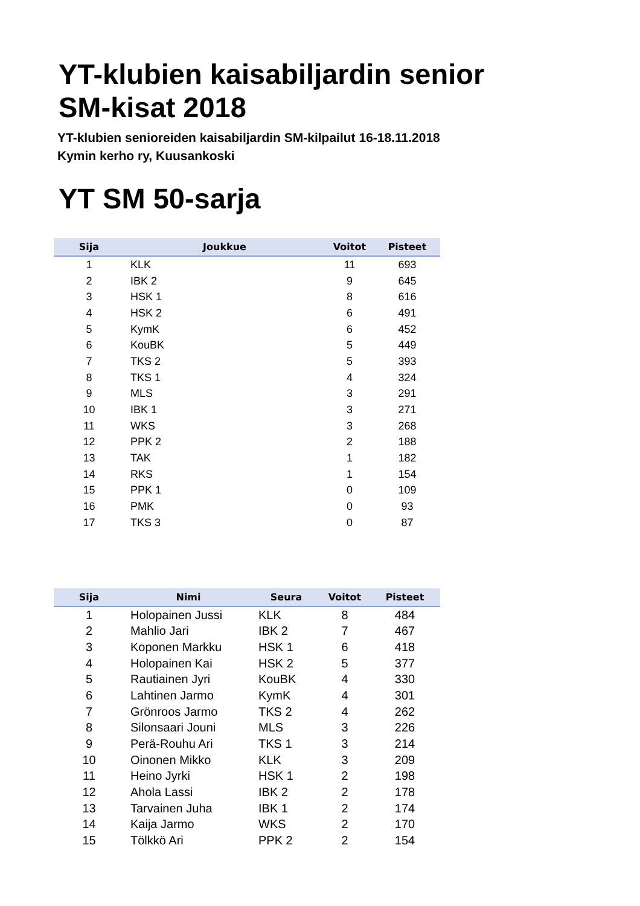YT-klubien kaisabiljardin senior
SM-kisat 2018
YT-klubien senioreiden kaisabiljardin SM-kilpailut 16-18.11.2018
Kymin kerho ry, Kuusankoski
YT SM 50-sarja
| Sija | Joukkue | Voitot | Pisteet |
| --- | --- | --- | --- |
| 1 | KLK | 11 | 693 |
| 2 | IBK 2 | 9 | 645 |
| 3 | HSK 1 | 8 | 616 |
| 4 | HSK 2 | 6 | 491 |
| 5 | KymK | 6 | 452 |
| 6 | KouBK | 5 | 449 |
| 7 | TKS 2 | 5 | 393 |
| 8 | TKS 1 | 4 | 324 |
| 9 | MLS | 3 | 291 |
| 10 | IBK 1 | 3 | 271 |
| 11 | WKS | 3 | 268 |
| 12 | PPK 2 | 2 | 188 |
| 13 | TAK | 1 | 182 |
| 14 | RKS | 1 | 154 |
| 15 | PPK 1 | 0 | 109 |
| 16 | PMK | 0 | 93 |
| 17 | TKS 3 | 0 | 87 |
| Sija | Nimi | Seura | Voitot | Pisteet |
| --- | --- | --- | --- | --- |
| 1 | Holopainen Jussi | KLK | 8 | 484 |
| 2 | Mahlio Jari | IBK 2 | 7 | 467 |
| 3 | Koponen Markku | HSK 1 | 6 | 418 |
| 4 | Holopainen Kai | HSK 2 | 5 | 377 |
| 5 | Rautiainen Jyri | KouBK | 4 | 330 |
| 6 | Lahtinen Jarmo | KymK | 4 | 301 |
| 7 | Grönroos Jarmo | TKS 2 | 4 | 262 |
| 8 | Silonsaari Jouni | MLS | 3 | 226 |
| 9 | Perä-Rouhu Ari | TKS 1 | 3 | 214 |
| 10 | Oinonen Mikko | KLK | 3 | 209 |
| 11 | Heino Jyrki | HSK 1 | 2 | 198 |
| 12 | Ahola Lassi | IBK 2 | 2 | 178 |
| 13 | Tarvainen Juha | IBK 1 | 2 | 174 |
| 14 | Kaija Jarmo | WKS | 2 | 170 |
| 15 | Tölkkö Ari | PPK 2 | 2 | 154 |